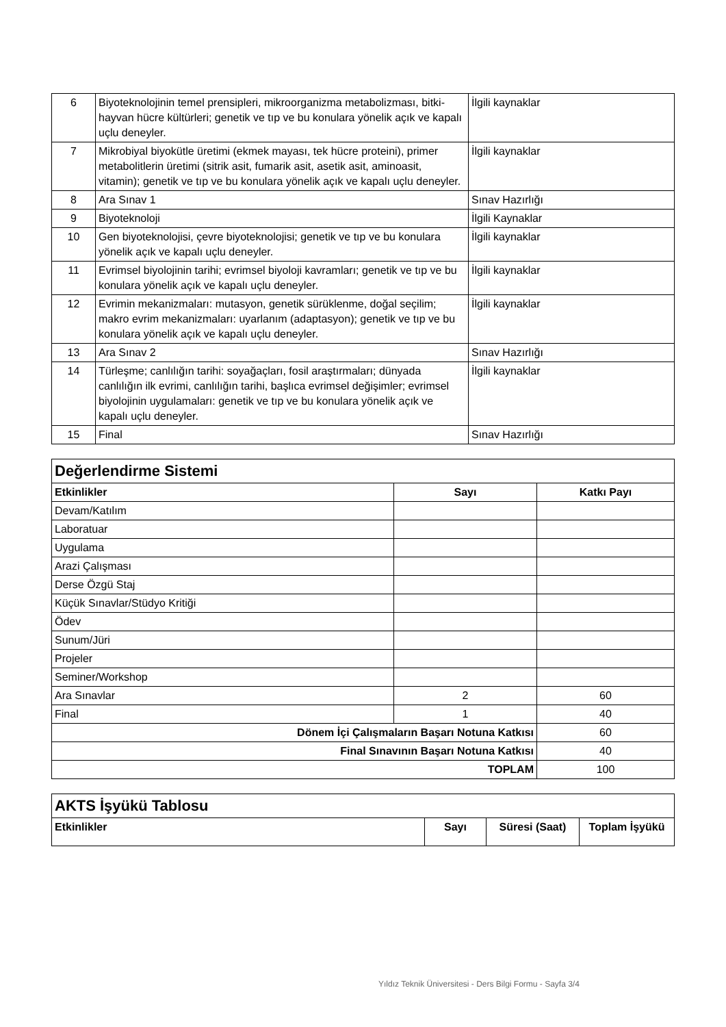| 6 | Biyoteknolojinin temel prensipleri, mikroorganizma metabolizması, bitki-hayvan hücre kültürleri; genetik ve tıp ve bu konulara yönelik açık ve kapalı uçlu deneyler. | İlgili kaynaklar |
| 7 | Mikrobiyal biyokütle üretimi (ekmek mayası, tek hücre proteini), primer metabolitlerin üretimi (sitrik asit, fumarik asit, asetik asit, aminoasit, vitamin); genetik ve tıp ve bu konulara yönelik açık ve kapalı uçlu deneyler. | İlgili kaynaklar |
| 8 | Ara Sınav 1 | Sınav Hazırlığı |
| 9 | Biyoteknoloji | İlgili Kaynaklar |
| 10 | Gen biyoteknolojisi, çevre biyoteknolojisi; genetik ve tıp ve bu konulara yönelik açık ve kapalı uçlu deneyler. | İlgili kaynaklar |
| 11 | Evrimsel biyolojinin tarihi; evrimsel biyoloji kavramları; genetik ve tıp ve bu konulara yönelik açık ve kapalı uçlu deneyler. | İlgili kaynaklar |
| 12 | Evrimin mekanizmaları: mutasyon, genetik sürüklenme, doğal seçilim; makro evrim mekanizmaları: uyarlanım (adaptasyon); genetik ve tıp ve bu konulara yönelik açık ve kapalı uçlu deneyler. | İlgili kaynaklar |
| 13 | Ara Sınav 2 | Sınav Hazırlığı |
| 14 | Türleşme; canlılığın tarihi: soyağaçları, fosil araştırmaları; dünyada canlılığın ilk evrimi, canlılığın tarihi, başlıca evrimsel değişimler; evrimsel biyolojinin uygulamaları: genetik ve tıp ve bu konulara yönelik açık ve kapalı uçlu deneyler. | İlgili kaynaklar |
| 15 | Final | Sınav Hazırlığı |
| Değerlendirme Sistemi | | |
| --- | --- | --- |
| Etkinlikler | Sayı | Katkı Payı |
| Devam/Katılım | | |
| Laboratuar | | |
| Uygulama | | |
| Arazi Çalışması | | |
| Derse Özgü Staj | | |
| Küçük Sınavlar/Stüdyo Kritiği | | |
| Ödev | | |
| Sunum/Jüri | | |
| Projeler | | |
| Seminer/Workshop | | |
| Ara Sınavlar | 2 | 60 |
| Final | 1 | 40 |
| Dönem İçi Çalışmaların Başarı Notuna Katkısı | | 60 |
| Final Sınavının Başarı Notuna Katkısı | | 40 |
| TOPLAM | | 100 |
| AKTS İşyükü Tablosu | | | |
| --- | --- | --- | --- |
| Etkinlikler | Sayı | Süresi (Saat) | Toplam İşyükü |
Yıldız Teknik Üniversitesi - Ders Bilgi Formu - Sayfa 3/4